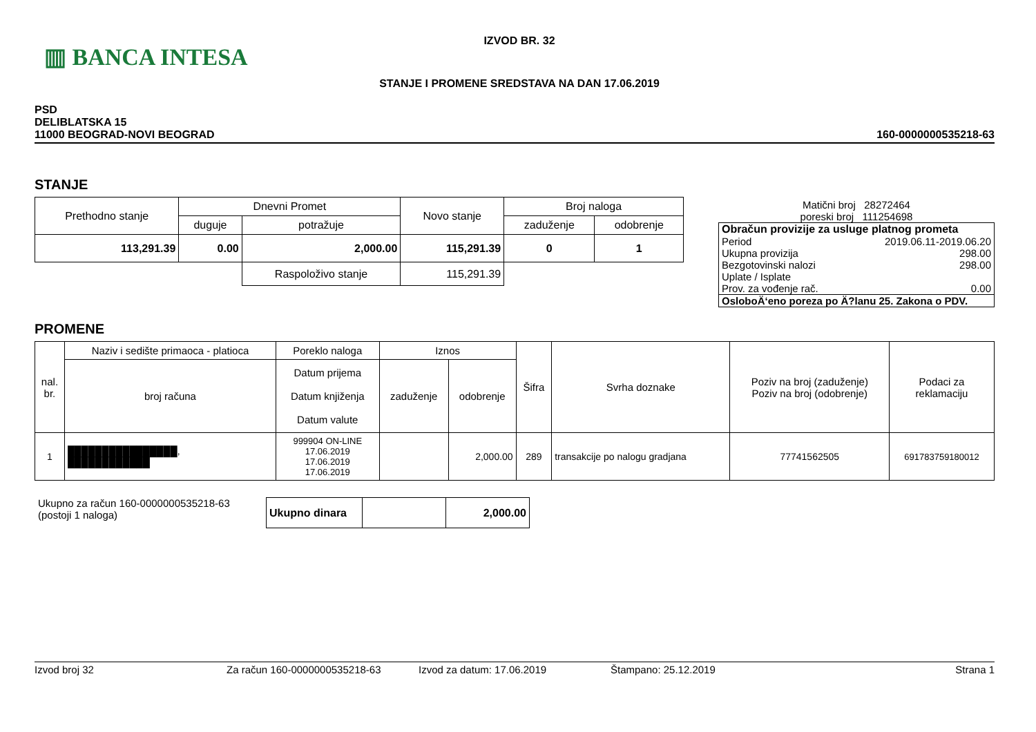▥ BANCA INTESA
IZVOD BR. 32
STANJE I PROMENE SREDSTAVA NA DAN 17.06.2019
PSD
DELIBLATSKA 15
11000 BEOGRAD-NOVI BEOGRAD
160-0000000535218-63
STANJE
| Prethodno stanje | Dnevni Promet | | Novo stanje | Broj naloga | |
| --- | --- | --- | --- | --- | --- |
| | duguje | potražuje | | zaduženje | odobrenje |
| 113,291.39 | 0.00 | 2,000.00 | 115,291.39 | 0 | 1 |
| | | Raspoloživo stanje | 115,291.39 | | |
Matični broj 28272464
poreski broj 111254698
| Obračun provizije za usluge platnog prometa | |
| Period | 2019.06.11-2019.06.20 |
| Ukupna provizija | 298.00 |
| Bezgotovinski nalozi | 298.00 |
| Uplate / Isplate | |
| Prov. za vođenje rač. | 0.00 |
| OsloboÄ‘eno poreza po Ä?lanu 25. Zakona o PDV. | |
PROMENE
| nal. br. | Naziv i sedište primaoca - platioca | Poreklo naloga | Iznos | | Šifra | Svrha doznake | Poziv na broj (zaduženje) Poziv na broj (odobrenje) | Podaci za reklamaciju |
| --- | --- | --- | --- | --- | --- | --- | --- | --- |
| | broj računa | Datum prijema Datum knjiženja Datum valute | zaduženje | odobrenje | | | | |
| 1 | ████████████████, ████████████ | 999904 ON-LINE 17.06.2019 17.06.2019 17.06.2019 | | 2,000.00 | 289 | transakcije po nalogu gradjana | 77741562505 | 691783759180012 |
Ukupno za račun 160-0000000535218-63
(postoji 1 naloga)
| Ukupno dinara | | 2,000.00 |
Izvod broj 32 Za račun 160-0000000535218-63 Izvod za datum: 17.06.2019 Štampano: 25.12.2019 Strana 1